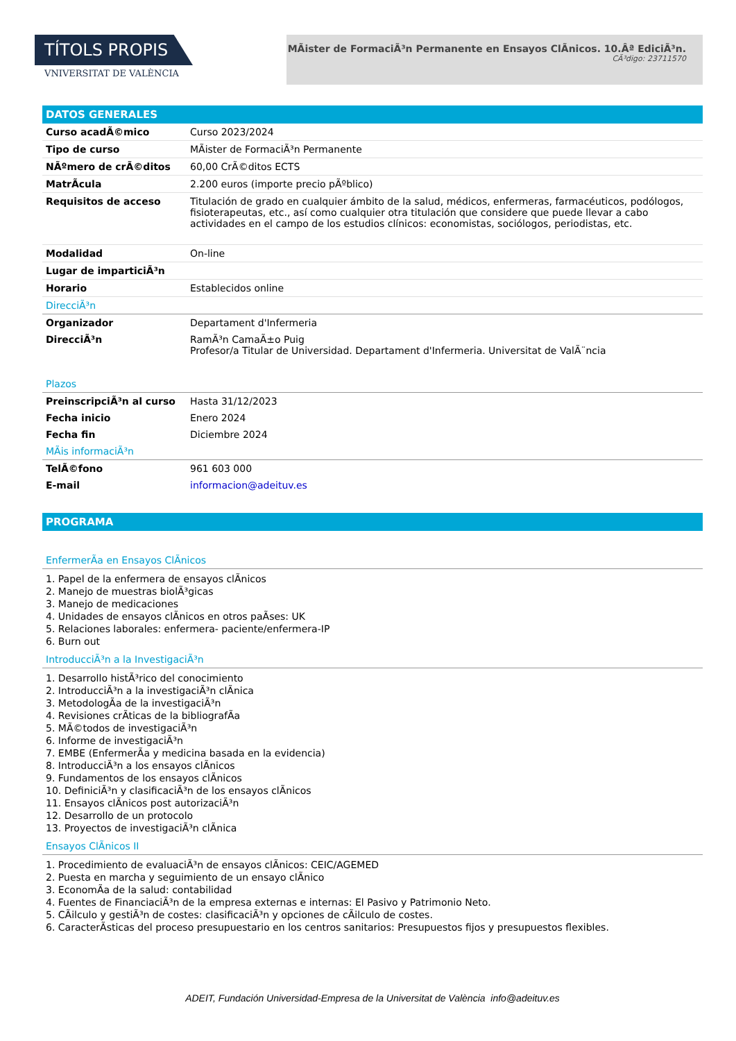TÍTOLS PROPIS
VNIVERSITAT DE VALÈNCIA
MÃister de FormaciÃ³n Permanente en Ensayos ClÃnicos. 10.Âª EdiciÃ³n.
CÃ³digo: 23711570
DATOS GENERALES
| Curso acadÃ©mico | Curso 2023/2024 |
| Tipo de curso | MÃister de FormaciÃ³n Permanente |
| NÃºmero de crÃ©ditos | 60,00 CrÃ©ditos ECTS |
| MatrÃcula | 2.200 euros (importe precio pÃºblico) |
| Requisitos de acceso | Titulación de grado en cualquier ámbito de la salud, médicos, enfermeras, farmacéuticos, podólogos, fisioterapeutas, etc., así como cualquier otra titulación que considere que puede llevar a cabo actividades en el campo de los estudios clínicos: economistas, sociólogos, periodistas, etc. |
| Modalidad | On-line |
| Lugar de imparticiÃ³n | |
| Horario | Establecidos online |
DirecciÃ³n
| Organizador | Departament d'Infermeria |
| DirecciÃ³n | RamÃ³n CamaÃ±o Puig Profesor/a Titular de Universidad. Departament d'Infermeria. Universitat de ValÃ¨ncia |
Plazos
| PreinscripciÃ³n al curso | Hasta 31/12/2023 |
| Fecha inicio | Enero 2024 |
| Fecha fin | Diciembre 2024 |
MÃis informaciÃ³n
| TelÃ©fono | 961 603 000 |
| E-mail | informacion@adeituv.es |
PROGRAMA
EnfermerÃa en Ensayos ClÃnicos
1. Papel de la enfermera de ensayos clÃnicos
2. Manejo de muestras biolÃ³gicas
3. Manejo de medicaciones
4. Unidades de ensayos clÃnicos en otros paÃses: UK
5. Relaciones laborales: enfermera- paciente/enfermera-IP
6. Burn out
IntroducciÃ³n a la InvestigaciÃ³n
1. Desarrollo histÃ³rico del conocimiento
2. IntroducciÃ³n a la investigaciÃ³n clÃnica
3. MetodologÃa de la investigaciÃ³n
4. Revisiones crÃticas de la bibliografÃa
5. MÃ©todos de investigaciÃ³n
6. Informe de investigaciÃ³n
7. EMBE (EnfermerÃa y medicina basada en la evidencia)
8. IntroducciÃ³n a los ensayos clÃnicos
9. Fundamentos de los ensayos clÃnicos
10. DefiniciÃ³n y clasificaciÃ³n de los ensayos clÃnicos
11. Ensayos clÃnicos post autorizaciÃ³n
12. Desarrollo de un protocolo
13. Proyectos de investigaciÃ³n clÃnica
Ensayos ClÃnicos II
1. Procedimiento de evaluaciÃ³n de ensayos clÃnicos: CEIC/AGEMED
2. Puesta en marcha y seguimiento de un ensayo clÃnico
3. EconomÃa de la salud: contabilidad
4. Fuentes de FinanciaciÃ³n de la empresa externas e internas: El Pasivo y Patrimonio Neto.
5. CÃilculo y gestiÃ³n de costes: clasificaciÃ³n y opciones de cÃilculo de costes.
6. CaracterÃsticas del proceso presupuestario en los centros sanitarios: Presupuestos fijos y presupuestos flexibles.
ADEIT, Fundación Universidad-Empresa de la Universitat de València info@adeituv.es